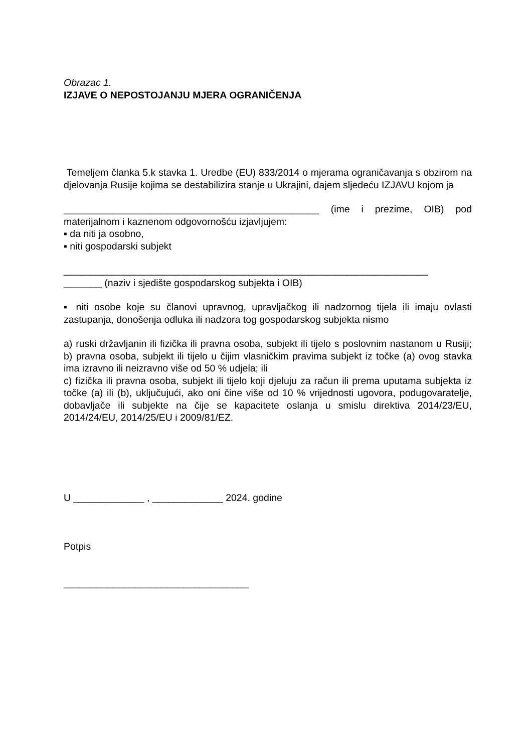Obrazac 1.
IZJAVE O NEPOSTOJANJU MJERA OGRANIČENJA
Temeljem članka 5.k stavka 1. Uredbe (EU) 833/2014 o mjerama ograničavanja s obzirom na djelovanja Rusije kojima se destabilizira stanje u Ukrajini, dajem sljedeću IZJAVU kojom ja
_______________________________________________ (ime i prezime, OIB) pod materijalnom i kaznenom odgovornošću izjavljujem:
▪ da niti ja osobno,
▪ niti gospodarski subjekt
___________________________________________________________________
_______ (naziv i sjedište gospodarskog subjekta i OIB)
▪ niti osobe koje su članovi upravnog, upravljačkog ili nadzornog tijela ili imaju ovlasti zastupanja, donošenja odluka ili nadzora tog gospodarskog subjekta nismo
a) ruski državljanin ili fizička ili pravna osoba, subjekt ili tijelo s poslovnim nastanom u Rusiji; b) pravna osoba, subjekt ili tijelo u čijim vlasničkim pravima subjekt iz točke (a) ovog stavka ima izravno ili neizravno više od 50 % udjela; ili
c) fizička ili pravna osoba, subjekt ili tijelo koji djeluju za račun ili prema uputama subjekta iz točke (a) ili (b), uključujući, ako oni čine više od 10 % vrijednosti ugovora, podugovaratelje, dobavljače ili subjekte na čije se kapacitete oslanja u smislu direktiva 2014/23/EU, 2014/24/EU, 2014/25/EU i 2009/81/EZ.
U _____________ , _____________ 2024. godine
Potpis
__________________________________